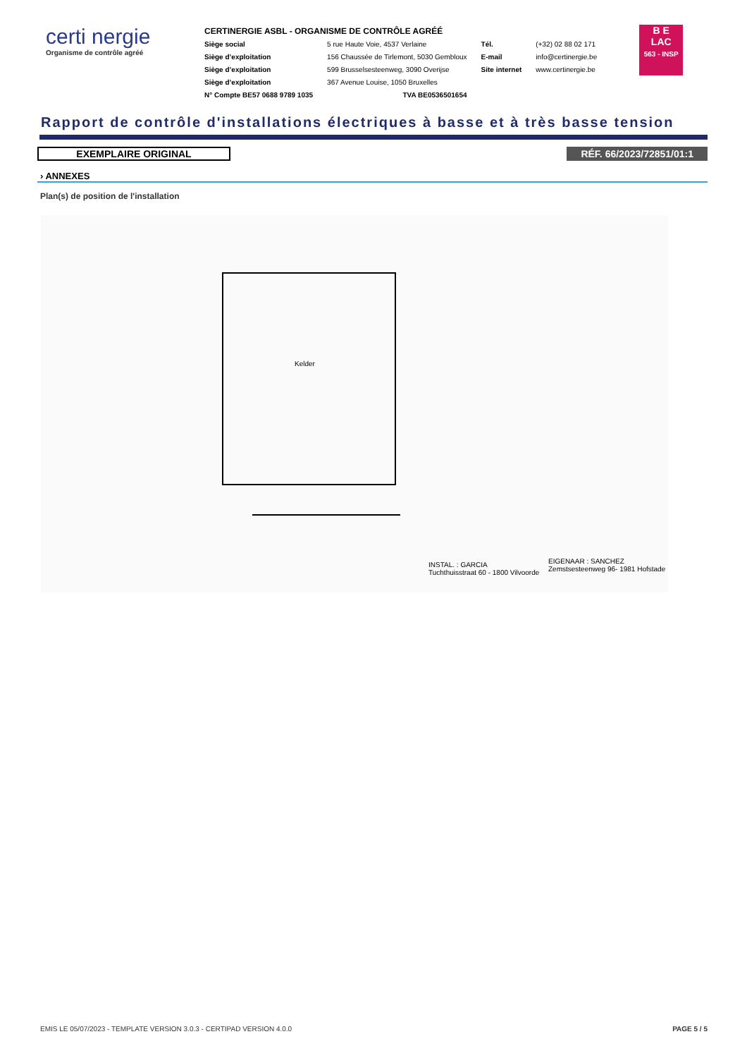certi nergie
Organisme de contrôle agréé
CERTINERGIE ASBL - ORGANISME DE CONTRÔLE AGRÉÉ
| Siège social | 5 rue Haute Voie, 4537 Verlaine | Tél. | (+32) 02 88 02 171 |
| Siège d’exploitation | 156 Chaussée de Tirlemont, 5030 Gembloux | E-mail | info@certinergie.be |
| Siège d’exploitation | 599 Brusselsesteenweg, 3090 Overijse | Site internet | www.certinergie.be |
| Siège d’exploitation | 367 Avenue Louise, 1050 Bruxelles | | |
| N° Compte BE57 0688 9789 1035 | TVA BE0536501654 | | |
B E
LAC
563 - INSP
Rapport de contrôle d'installations électriques à basse et à très basse tension
EXEMPLAIRE ORIGINAL RÉF. 66/2023/72851/01:1
› ANNEXES
Plan(s) de position de l'installation
Kelder
INSTAL. : GARCIA
Tuchthuisstraat 60 - 1800 Vilvoorde
EIGENAAR : SANCHEZ
Zemstsesteenweg 96- 1981 Hofstade
EMIS LE 05/07/2023 - TEMPLATE VERSION 3.0.3 - CERTIPAD VERSION 4.0.0 PAGE 5 / 5